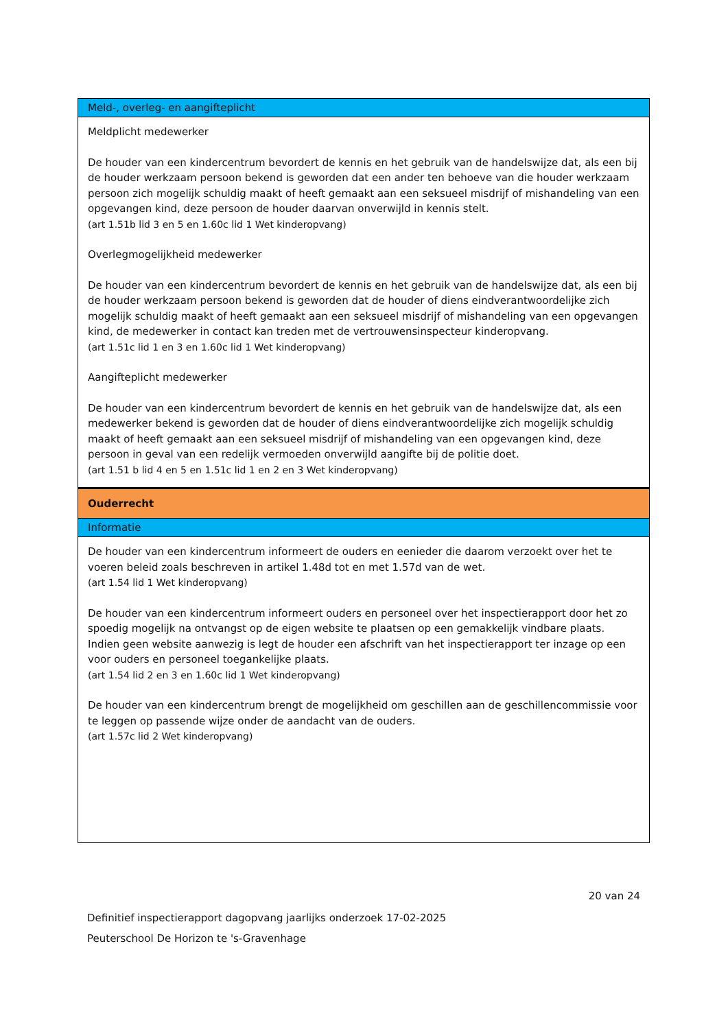Meld-, overleg- en aangifteplicht
Meldplicht medewerker
De houder van een kindercentrum bevordert de kennis en het gebruik van de handelswijze dat, als een bij de houder werkzaam persoon bekend is geworden dat een ander ten behoeve van die houder werkzaam persoon zich mogelijk schuldig maakt of heeft gemaakt aan een seksueel misdrijf of mishandeling van een opgevangen kind, deze persoon de houder daarvan onverwijld in kennis stelt.
(art 1.51b lid 3 en 5 en 1.60c lid 1 Wet kinderopvang)
Overlegmogelijkheid medewerker
De houder van een kindercentrum bevordert de kennis en het gebruik van de handelswijze dat, als een bij de houder werkzaam persoon bekend is geworden dat de houder of diens eindverantwoordelijke zich mogelijk schuldig maakt of heeft gemaakt aan een seksueel misdrijf of mishandeling van een opgevangen kind, de medewerker in contact kan treden met de vertrouwensinspecteur kinderopvang.
(art 1.51c lid 1 en 3 en 1.60c lid 1 Wet kinderopvang)
Aangifteplicht medewerker
De houder van een kindercentrum bevordert de kennis en het gebruik van de handelswijze dat, als een medewerker bekend is geworden dat de houder of diens eindverantwoordelijke zich mogelijk schuldig maakt of heeft gemaakt aan een seksueel misdrijf of mishandeling van een opgevangen kind, deze persoon in geval van een redelijk vermoeden onverwijld aangifte bij de politie doet.
(art 1.51 b lid 4 en 5 en 1.51c lid 1 en 2 en 3 Wet kinderopvang)
Ouderrecht
Informatie
De houder van een kindercentrum informeert de ouders en eenieder die daarom verzoekt over het te voeren beleid zoals beschreven in artikel 1.48d tot en met 1.57d van de wet.
(art 1.54 lid 1 Wet kinderopvang)
De houder van een kindercentrum informeert ouders en personeel over het inspectierapport door het zo spoedig mogelijk na ontvangst op de eigen website te plaatsen op een gemakkelijk vindbare plaats. Indien geen website aanwezig is legt de houder een afschrift van het inspectierapport ter inzage op een voor ouders en personeel toegankelijke plaats.
(art 1.54 lid 2 en 3 en 1.60c lid 1 Wet kinderopvang)
De houder van een kindercentrum brengt de mogelijkheid om geschillen aan de geschillencommissie voor te leggen op passende wijze onder de aandacht van de ouders.
(art 1.57c lid 2 Wet kinderopvang)
20 van 24
Definitief inspectierapport dagopvang jaarlijks onderzoek 17-02-2025
Peuterschool De Horizon te 's-Gravenhage